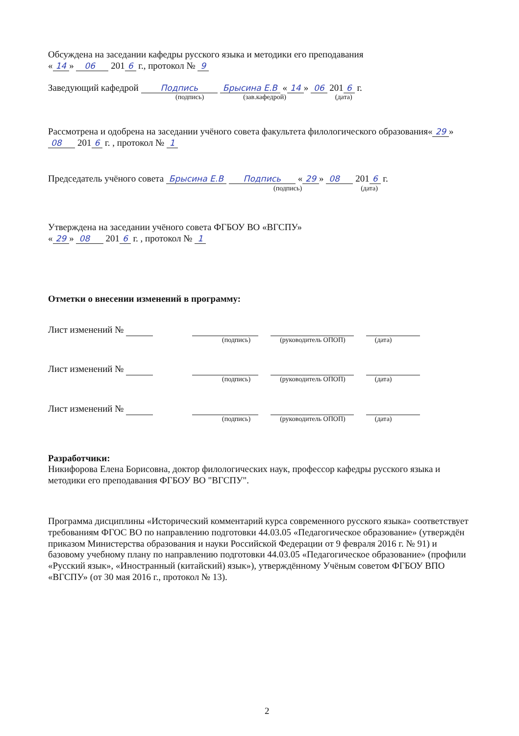Обсуждена на заседании кафедры русского языка и методики его преподавания
« 14 » 06 201 6 г., протокол № 9
Заведующий кафедрой Подпись Брысина Е.В « 14 » 06 201 6 г.
(подпись) (зав.кафедрой) (дата)
Рассмотрена и одобрена на заседании учёного совета факультета филологического образования« 29 » 08 201 6 г. , протокол № 1
Председатель учёного совета Брысина Е.В Подпись « 29 » 08 201 6 г.
(подпись) (дата)
Утверждена на заседании учёного совета ФГБОУ ВО «ВГСПУ»
« 29 » 08 201 6 г. , протокол № 1
Отметки о внесении изменений в программу:
Лист изменений №
(подпись) (руководитель ОПОП) (дата)
Лист изменений №
(подпись) (руководитель ОПОП) (дата)
Лист изменений №
(подпись) (руководитель ОПОП) (дата)
Разработчики:
Никифорова Елена Борисовна, доктор филологических наук, профессор кафедры русского языка и методики его преподавания ФГБОУ ВО "ВГСПУ".
Программа дисциплины «Исторический комментарий курса современного русского языка» соответствует требованиям ФГОС ВО по направлению подготовки 44.03.05 «Педагогическое образование» (утверждён приказом Министерства образования и науки Российской Федерации от 9 февраля 2016 г. № 91) и базовому учебному плану по направлению подготовки 44.03.05 «Педагогическое образование» (профили «Русский язык», «Иностранный (китайский) язык»), утверждённому Учёным советом ФГБОУ ВПО «ВГСПУ» (от 30 мая 2016 г., протокол № 13).
2